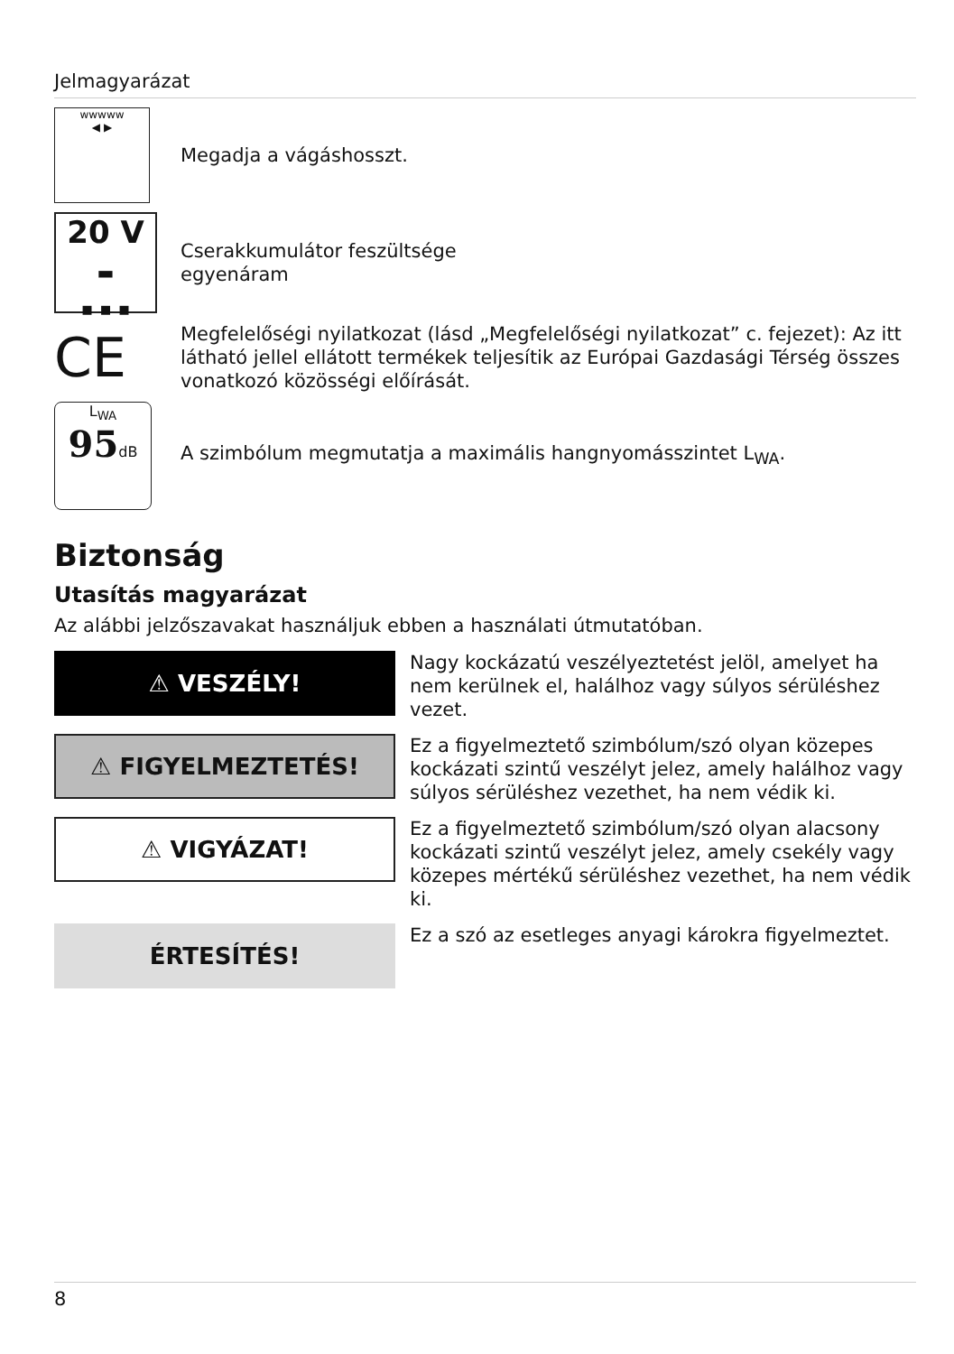Jelmagyarázat
wwwww
◀ ▶
Megadja a vágáshosszt.
20 V
▬
▪ ▪ ▪
Cserakkumulátor feszültsége
egyenáram
CE
Megfelelőségi nyilatkozat (lásd „Megfelelőségi nyilatkozat” c. fejezet): Az itt látható jellel ellátott termékek teljesítik az Európai Gazdasági Térség összes vonatkozó közösségi előírását.
L<sub>WA</sub>
95dB
A szimbólum megmutatja a maximális hangnyomásszintet L<sub>WA</sub>.
Biztonság
Utasítás magyarázat
Az alábbi jelzőszavakat használjuk ebben a használati útmutatóban.
⚠ VESZÉLY!
Nagy kockázatú veszélyeztetést jelöl, amelyet ha nem kerülnek el, halálhoz vagy súlyos sérüléshez vezet.
⚠ FIGYELMEZTETÉS!
Ez a figyelmeztető szimbólum/szó olyan közepes kockázati szintű veszélyt jelez, amely halálhoz vagy súlyos sérüléshez vezethet, ha nem védik ki.
⚠ VIGYÁZAT!
Ez a figyelmeztető szimbólum/szó olyan alacsony kockázati szintű veszélyt jelez, amely csekély vagy közepes mértékű sérüléshez vezethet, ha nem védik ki.
ÉRTESÍTÉS!
Ez a szó az esetleges anyagi károkra figyelmeztet.
8